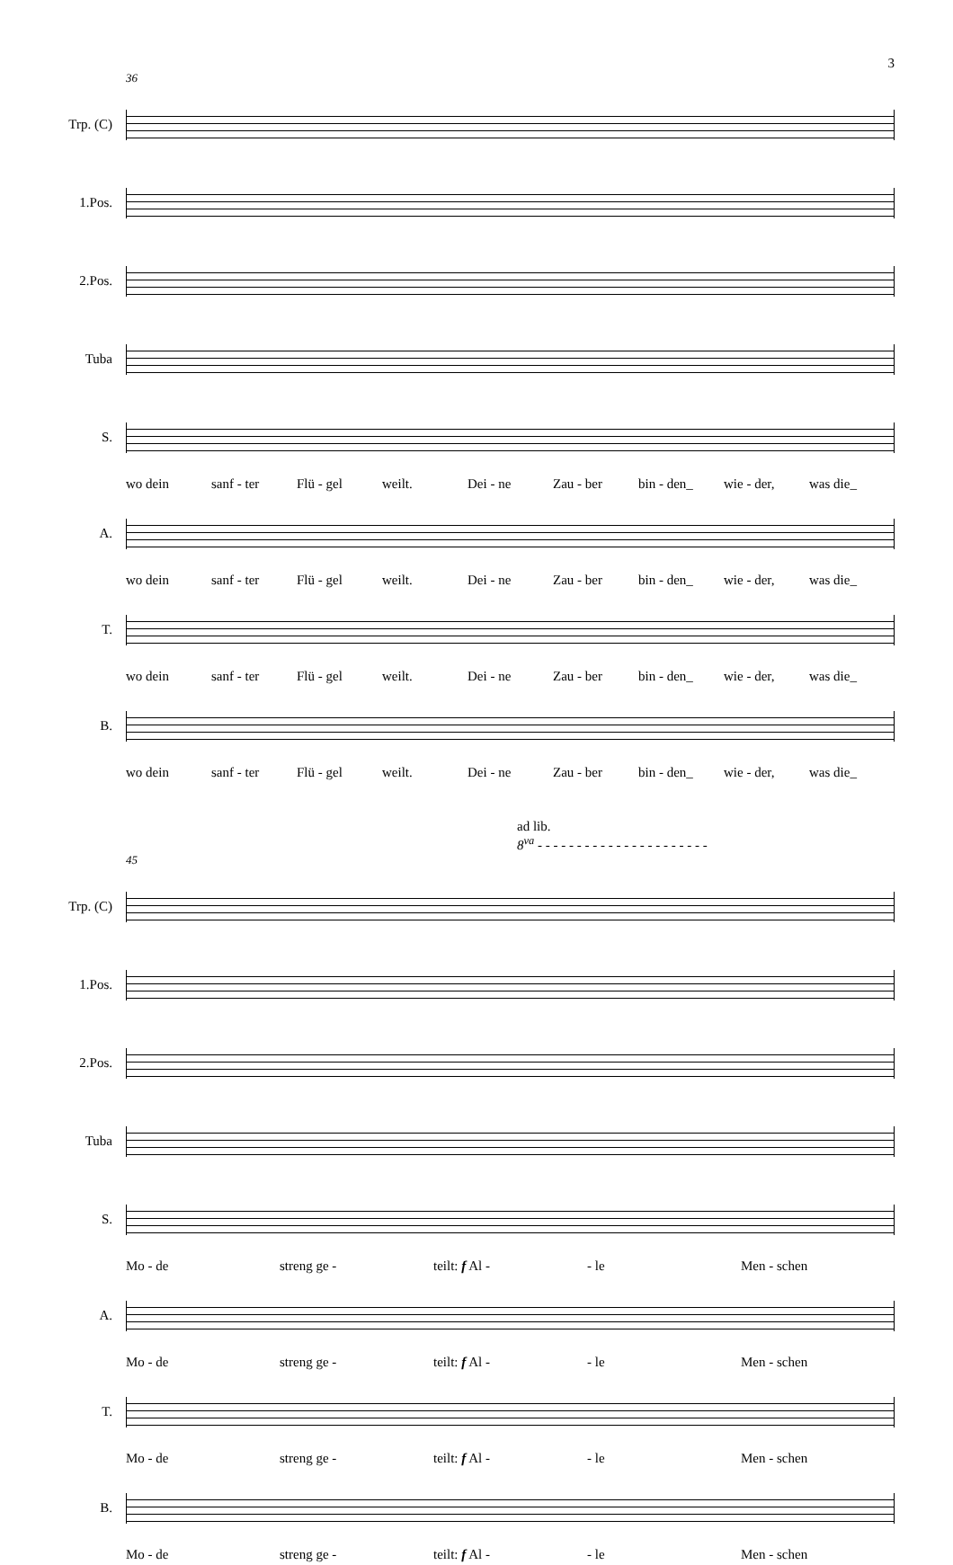3
36
Trp. (C)
1.Pos.
2.Pos.
Tuba
S.
wo dein sanf - ter Flü - gel weilt. Dei - ne Zau - ber bin - den_ wie - der, was die_
A.
wo dein sanf - ter Flü - gel weilt. Dei - ne Zau - ber bin - den_ wie - der, was die_
T.
wo dein sanf - ter Flü - gel weilt. Dei - ne Zau - ber bin - den_ wie - der, was die_
B.
wo dein sanf - ter Flü - gel weilt. Dei - ne Zau - ber bin - den_ wie - der, was die_
ad lib.
8<sup>va</sup> - - - - - - - - - - - - - - - - - - - - - -
45
Trp. (C)
1.Pos.
2.Pos.
Tuba
S.
Mo - de streng ge - teilt: f Al - - le Men - schen
A.
Mo - de streng ge - teilt: f Al - - le Men - schen
T.
Mo - de streng ge - teilt: f Al - - le Men - schen
B.
Mo - de streng ge - teilt: f Al - - le Men - schen